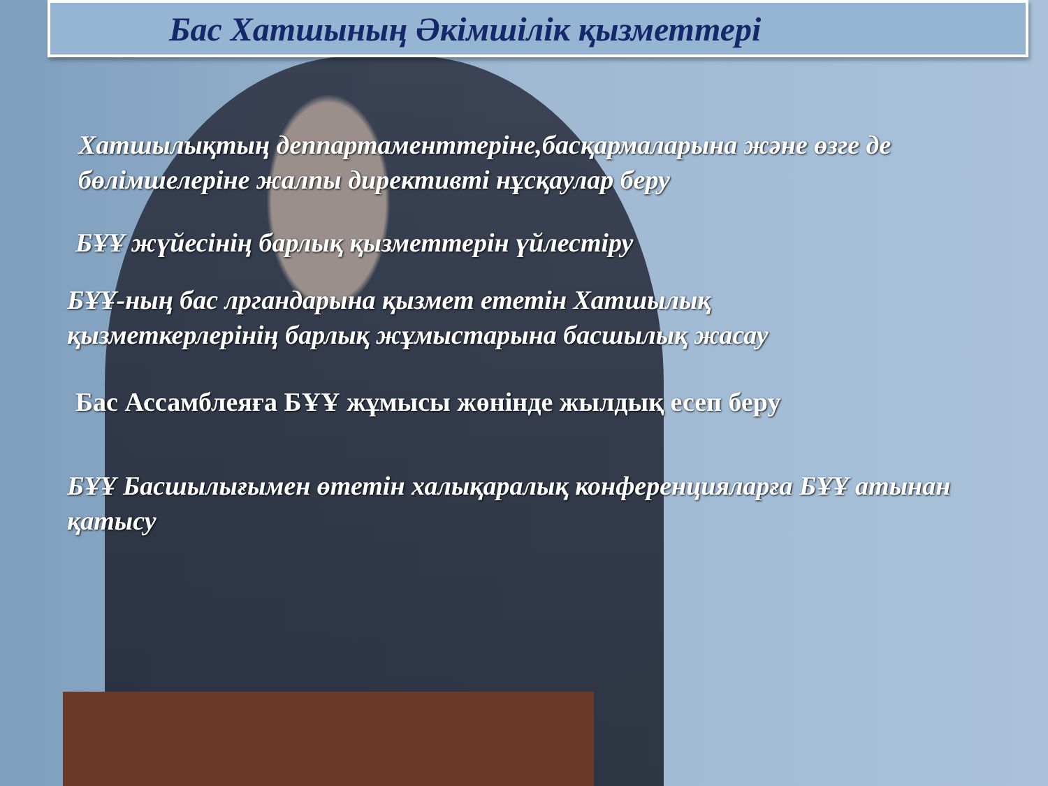Бас Хатшының Әкімшілік қызметтері
Хатшылықтың деппартаменттеріне,басқармаларына және өзге де
бөлімшелеріне жалпы директивті нұсқаулар беру
БҰҰ жүйесінің барлық қызметтерін үйлестіру
БҰҰ-ның бас лргандарына қызмет ететін Хатшылық
қызметкерлерінің барлық жұмыстарына басшылық жасау
Бас Ассамблеяға БҰҰ жұмысы жөнінде жылдық есеп беру
БҰҰ Басшылығымен өтетін халықаралық конференцияларға БҰҰ атынан
қатысу